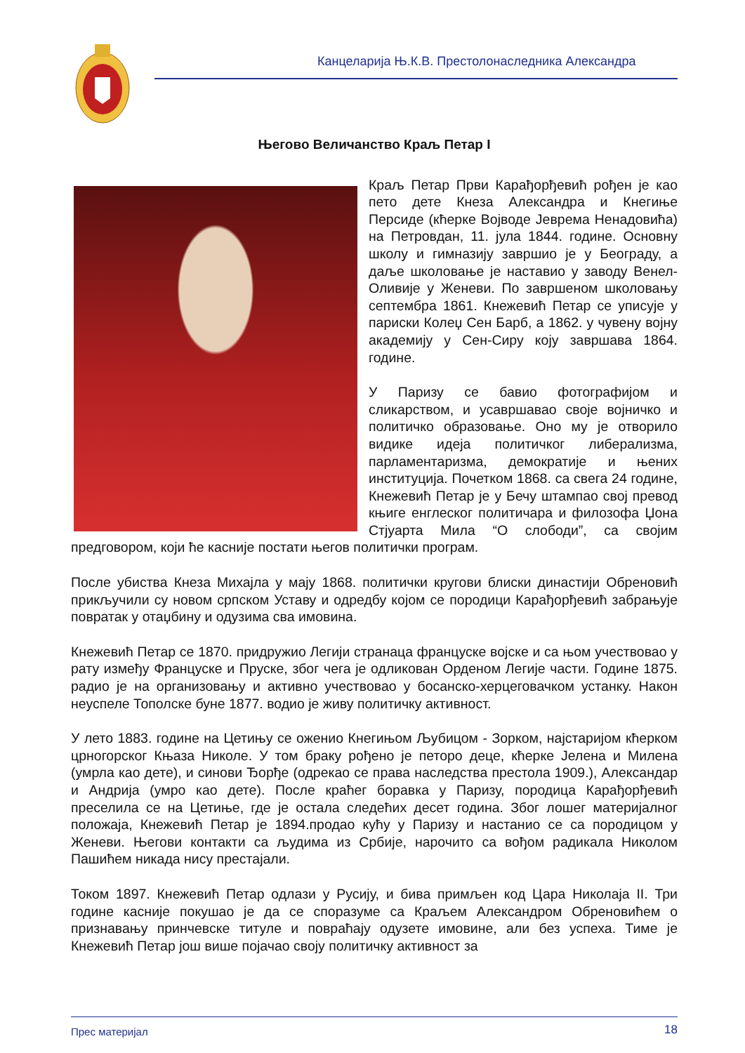Канцеларија Њ.К.В. Престолонаследника Александра
Његово Величанство Краљ Петар I
Краљ Петар Први Карађорђевић рођен је као пето дете Кнеза Александра и Кнегиње Персиде (кћерке Војводе Јеврема Ненадовића) на Петровдан, 11. јула 1844. године. Основну школу и гимназију завршио је у Београду, а даље школовање је наставио у заводу Венел-Оливије у Женеви. По завршеном школовању септембра 1861. Кнежевић Петар се уписује у париски Колеџ Сен Барб, а 1862. у чувену војну академију у Сен-Сиру коју завршава 1864. године.
У Паризу се бавио фотографијом и сликарством, и усавршавао своје војничко и политичко образовање. Оно му је отворило видике идеја политичког либерализма, парламентаризма, демократије и њених институција. Почетком 1868. са свега 24 године, Кнежевић Петар је у Бечу штампао свој превод књиге енглеског политичара и филозофа Џона Стјуарта Мила “О слободи”, са својим предговором, који ће касније постати његов политички програм.
После убиства Кнеза Михајла у мају 1868. политички кругови блиски династији Обреновић прикључили су новом српском Уставу и одредбу којом се породици Карађорђевић забрањује повратак у отаџбину и одузима сва имовина.
Кнежевић Петар се 1870. придружио Легији странаца француске војске и са њом учествовао у рату између Француске и Пруске, због чега је одликован Орденом Легије части. Године 1875. радио је на организовању и активно учествовао у босанско-херцеговачком устанку. Након неуспеле Тополске буне 1877. водио је живу политичку активност.
У лето 1883. године на Цетињу се оженио Кнегињом Љубицом - Зорком, најстаријом кћерком црногорског Књаза Николе. У том браку рођено је петоро деце, кћерке Јелена и Милена (умрла као дете), и синови Ђорђе (одрекао се права наследства престола 1909.), Александар и Андрија (умро као дете). После краћег боравка у Паризу, породица Карађорђевић преселила се на Цетиње, где је остала следећих десет година. Због лошег материјалног положаја, Кнежевић Петар је 1894.продао кућу у Паризу и настанио се са породицом у Женеви. Његови контакти са људима из Србије, нарочито са вођом радикала Николом Пашићем никада нису престајали.
Током 1897. Кнежевић Петар одлази у Русију, и бива примљен код Цара Николаја II. Три године касније покушао је да се споразуме са Краљем Александром Обреновићем о признавању принчевске титуле и повраћају одузете имовине, али без успеха. Тиме је Кнежевић Петар још више појачао своју политичку активност за
Прес материјал 18